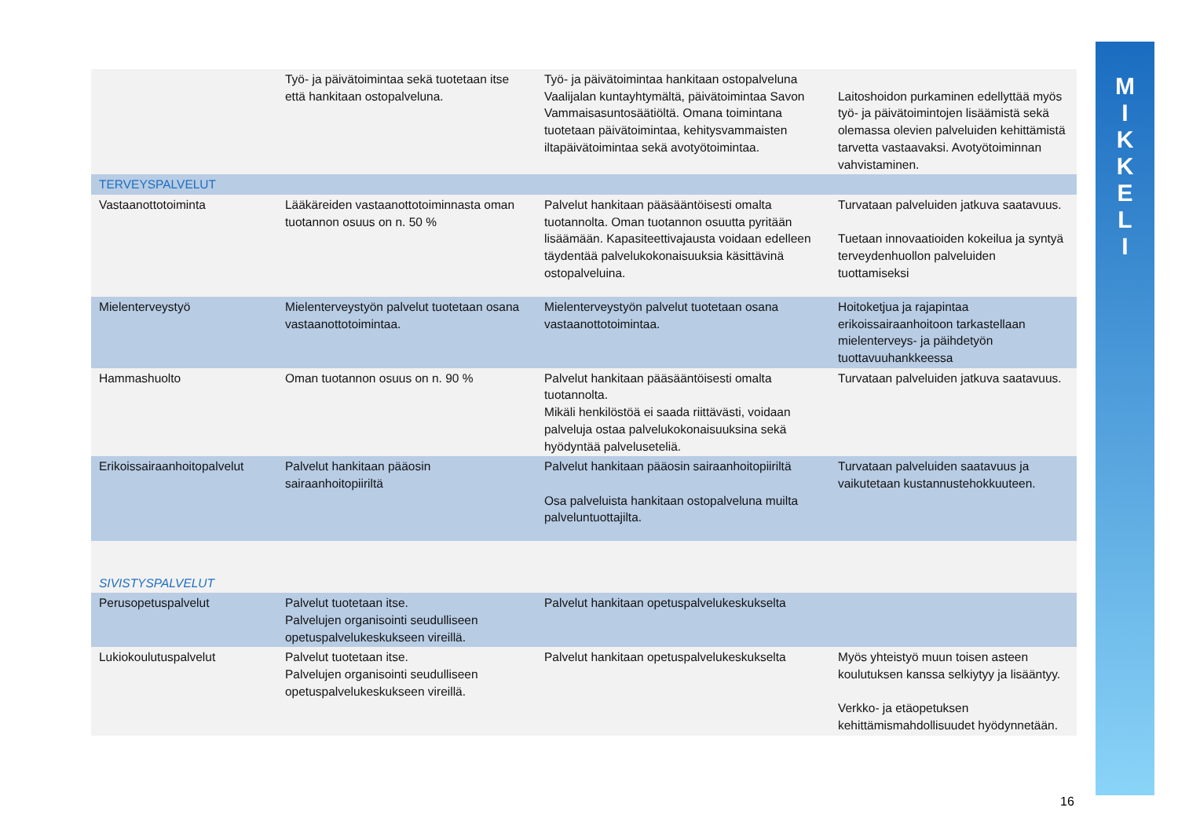M I K K E L I
| | Työ- ja päivätoimintaa sekä tuotetaan itse että hankitaan ostopalveluna. | Työ- ja päivätoimintaa hankitaan ostopalveluna Vaalijalan kuntayhtymältä, päivätoimintaa Savon Vammaisasuntosäätiöltä. Omana toimintana tuotetaan päivätoimintaa, kehitysvammaisten iltapäivätoimintaa sekä avotyötoimintaa. | Laitoshoidon purkaminen edellyttää myös työ- ja päivätoimintojen lisäämistä sekä olemassa olevien palveluiden kehittämistä tarvetta vastaavaksi. Avotyötoiminnan vahvistaminen. |
| TERVEYSPALVELUT | | | |
| Vastaanottotoiminta | Lääkäreiden vastaanottotoiminnasta oman tuotannon osuus on n. 50 % | Palvelut hankitaan pääsääntöisesti omalta tuotannolta. Oman tuotannon osuutta pyritään lisäämään. Kapasiteettivajausta voidaan edelleen täydentää palvelukokonaisuuksia käsittävinä ostopalveluina. | Turvataan palveluiden jatkuva saatavuus. Tuetaan innovaatioiden kokeilua ja syntyä terveydenhuollon palveluiden tuottamiseksi |
| Mielenterveystyö | Mielenterveystyön palvelut tuotetaan osana vastaanottotoimintaa. | Mielenterveystyön palvelut tuotetaan osana vastaanottotoimintaa. | Hoitoketjua ja rajapintaa erikoissairaanhoitoon tarkastellaan mielenterveys- ja päihdetyön tuottavuuhankkeessa |
| Hammashuolto | Oman tuotannon osuus on n. 90 % | Palvelut hankitaan pääsääntöisesti omalta tuotannolta. Mikäli henkilöstöä ei saada riittävästi, voidaan palveluja ostaa palvelukokonaisuuksina sekä hyödyntää palveluseteliä. | Turvataan palveluiden jatkuva saatavuus. |
| Erikoissairaanhoitopalvelut | Palvelut hankitaan pääosin sairaanhoitopiiriltä | Palvelut hankitaan pääosin sairaanhoitopiiriltä Osa palveluista hankitaan ostopalveluna muilta palveluntuottajilta. | Turvataan palveluiden saatavuus ja vaikutetaan kustannustehokkuuteen. |
| SIVISTYSPALVELUT | | | |
| Perusopetuspalvelut | Palvelut tuotetaan itse. Palvelujen organisointi seudulliseen opetuspalvelukeskukseen vireillä. | Palvelut hankitaan opetuspalvelukeskukselta | |
| Lukiokoulutuspalvelut | Palvelut tuotetaan itse. Palvelujen organisointi seudulliseen opetuspalvelukeskukseen vireillä. | Palvelut hankitaan opetuspalvelukeskukselta | Myös yhteistyö muun toisen asteen koulutuksen kanssa selkiytyy ja lisääntyy. Verkko- ja etäopetuksen kehittämismahdollisuudet hyödynnetään. |
16